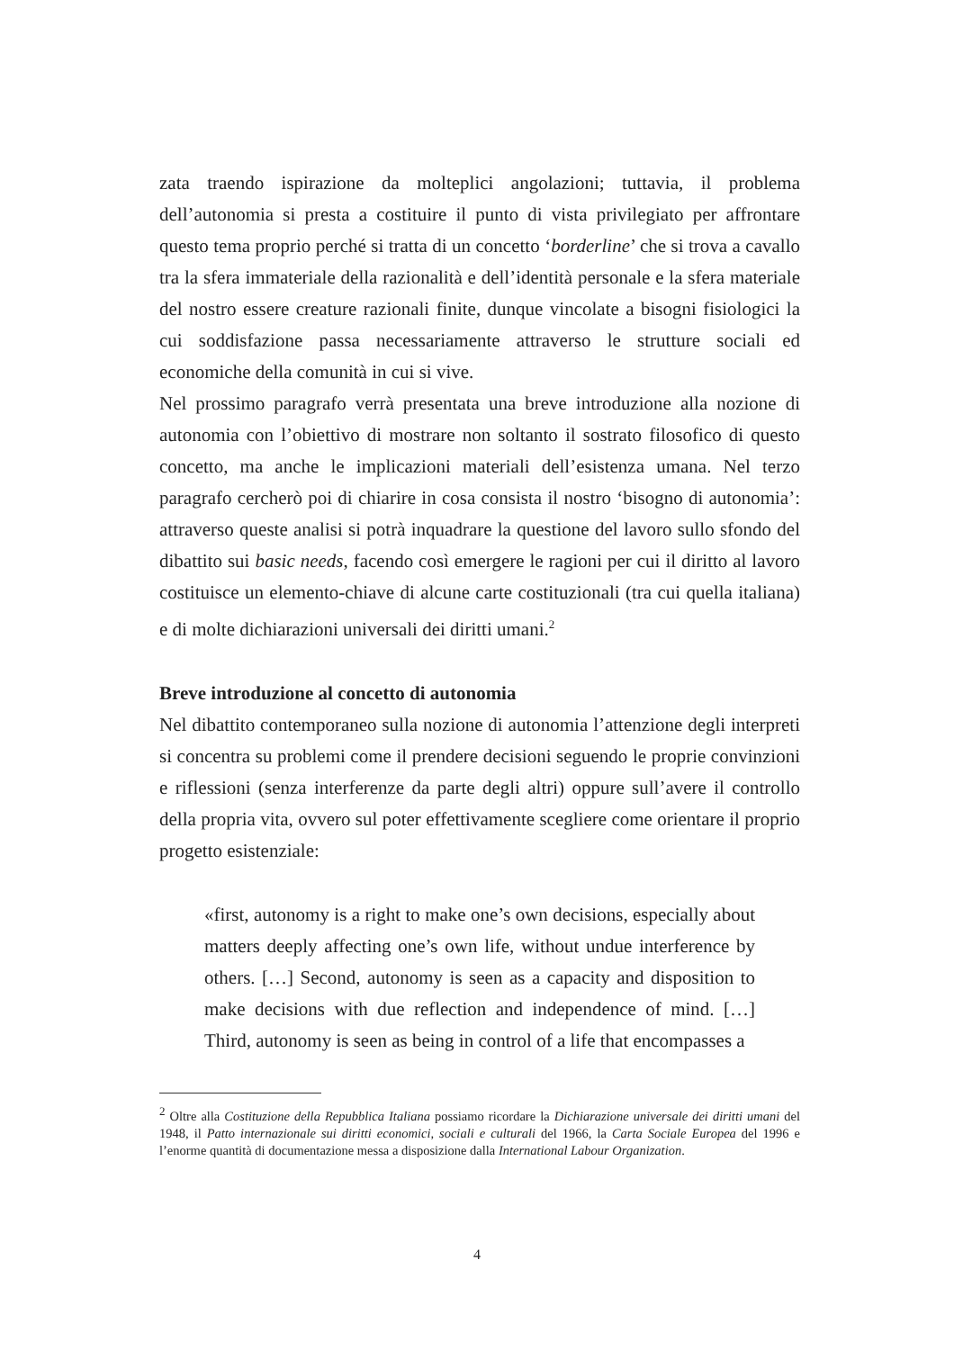zata traendo ispirazione da molteplici angolazioni; tuttavia, il problema dell’autonomia si presta a costituire il punto di vista privilegiato per affrontare questo tema proprio perché si tratta di un concetto ‘borderline’ che si trova a cavallo tra la sfera immateriale della razionalità e dell’identità personale e la sfera materiale del nostro essere creature razionali finite, dunque vincolate a bisogni fisiologici la cui soddisfazione passa necessariamente attraverso le strutture sociali ed economiche della comunità in cui si vive.
Nel prossimo paragrafo verrà presentata una breve introduzione alla nozione di autonomia con l’obiettivo di mostrare non soltanto il sostrato filosofico di questo concetto, ma anche le implicazioni materiali dell’esistenza umana. Nel terzo paragrafo cercherò poi di chiarire in cosa consista il nostro ‘bisogno di autonomia’: attraverso queste analisi si potrà inquadrare la questione del lavoro sullo sfondo del dibattito sui basic needs, facendo così emergere le ragioni per cui il diritto al lavoro costituisce un elemento-chiave di alcune carte costituzionali (tra cui quella italiana) e di molte dichiarazioni universali dei diritti umani.<sup>2</sup>
Breve introduzione al concetto di autonomia
Nel dibattito contemporaneo sulla nozione di autonomia l’attenzione degli interpreti si concentra su problemi come il prendere decisioni seguendo le proprie convinzioni e riflessioni (senza interferenze da parte degli altri) oppure sull’avere il controllo della propria vita, ovvero sul poter effettivamente scegliere come orientare il proprio progetto esistenziale:
«first, autonomy is a right to make one’s own decisions, especially about matters deeply affecting one’s own life, without undue interference by others. […] Second, autonomy is seen as a capacity and disposition to make decisions with due reflection and independence of mind. […] Third, autonomy is seen as being in control of a life that encompasses a
<sup>2</sup> Oltre alla Costituzione della Repubblica Italiana possiamo ricordare la Dichiarazione universale dei diritti umani del 1948, il Patto internazionale sui diritti economici, sociali e culturali del 1966, la Carta Sociale Europea del 1996 e l’enorme quantità di documentazione messa a disposizione dalla International Labour Organization.
4